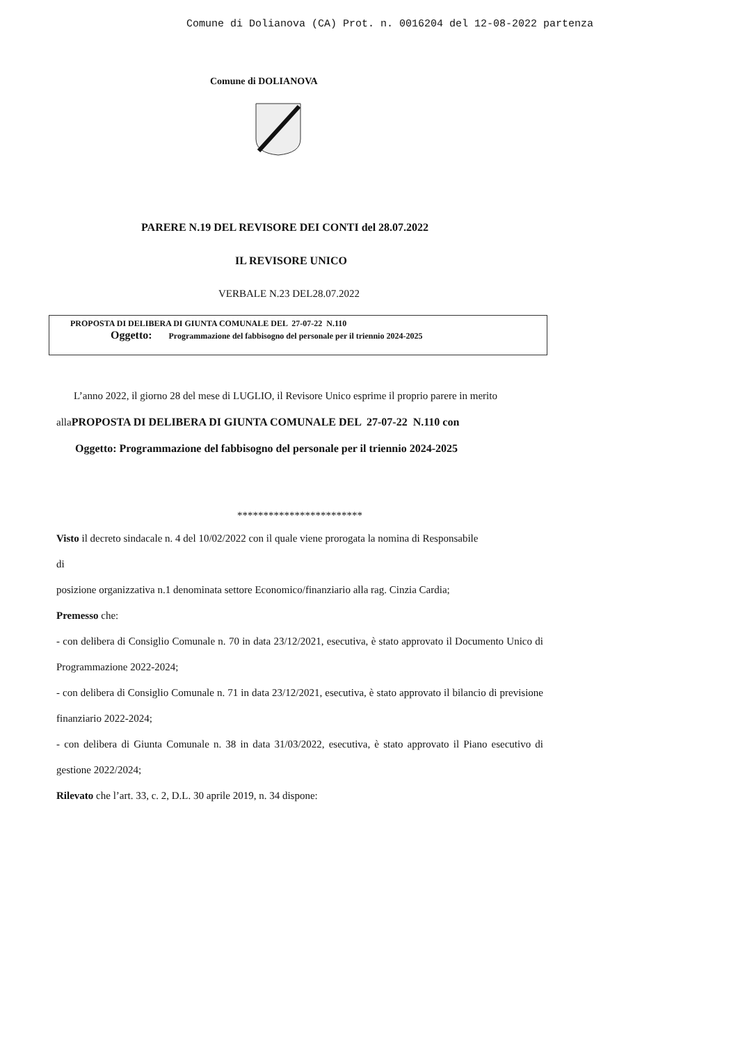Comune di Dolianova (CA) Prot. n. 0016204 del 12-08-2022 partenza
Comune di DOLIANOVA
PARERE N.19 DEL REVISORE DEI CONTI del 28.07.2022
IL REVISORE UNICO
VERBALE N.23 DEL28.07.2022
PROPOSTA DI DELIBERA DI GIUNTA COMUNALE DEL 27-07-22 N.110
Oggetto: Programmazione del fabbisogno del personale per il triennio 2024-2025
L’anno 2022, il giorno 28 del mese di LUGLIO, il Revisore Unico esprime il proprio parere in merito
allaPROPOSTA DI DELIBERA DI GIUNTA COMUNALE DEL 27-07-22 N.110 con
Oggetto: Programmazione del fabbisogno del personale per il triennio 2024-2025
************************
Visto il decreto sindacale n. 4 del 10/02/2022 con il quale viene prorogata la nomina di Responsabile
di
posizione organizzativa n.1 denominata settore Economico/finanziario alla rag. Cinzia Cardia;
Premesso che:
- con delibera di Consiglio Comunale n. 70 in data 23/12/2021, esecutiva, è stato approvato il Documento Unico di Programmazione 2022-2024;
- con delibera di Consiglio Comunale n. 71 in data 23/12/2021, esecutiva, è stato approvato il bilancio di previsione finanziario 2022-2024;
- con delibera di Giunta Comunale n. 38 in data 31/03/2022, esecutiva, è stato approvato il Piano esecutivo di gestione 2022/2024;
Rilevato che l’art. 33, c. 2, D.L. 30 aprile 2019, n. 34 dispone: